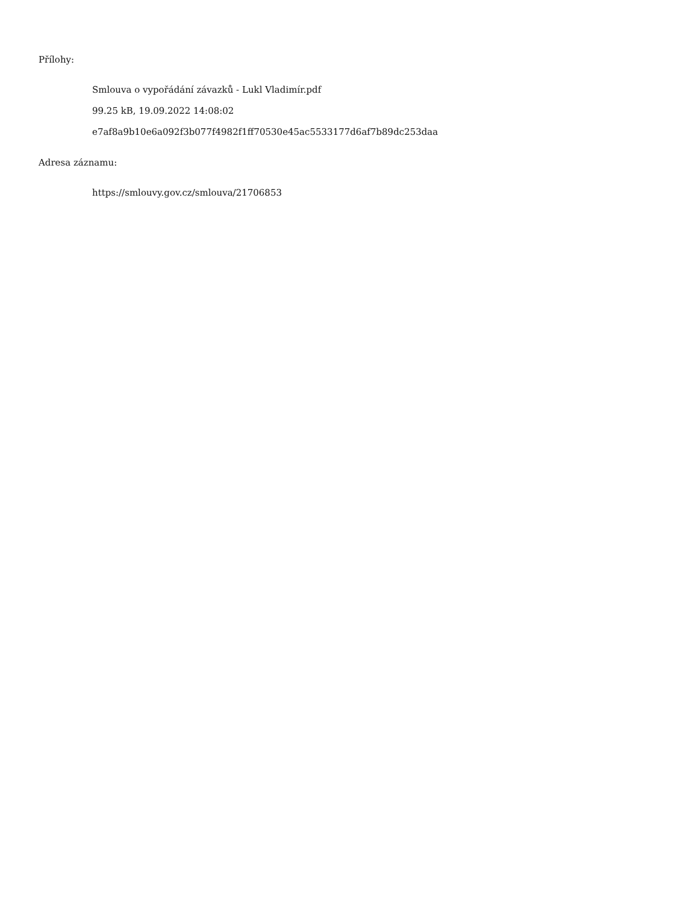Přílohy:
Smlouva o vypořádání závazků - Lukl Vladimír.pdf
99.25 kB, 19.09.2022 14:08:02
e7af8a9b10e6a092f3b077f4982f1ff70530e45ac5533177d6af7b89dc253daa
Adresa záznamu:
https://smlouvy.gov.cz/smlouva/21706853